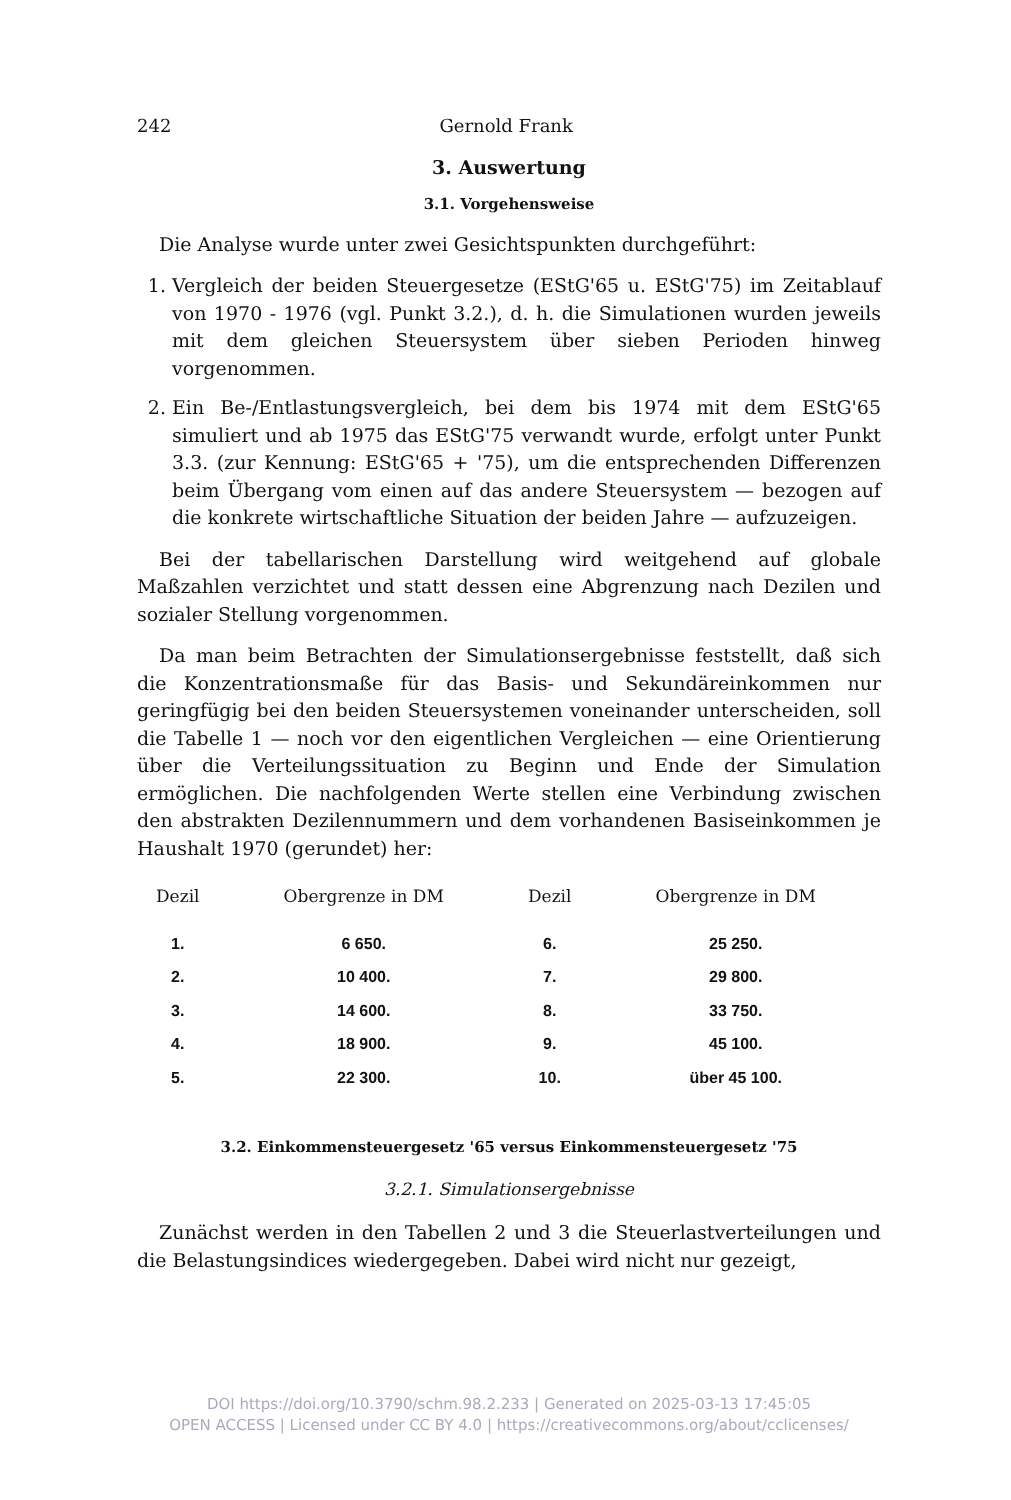242 Gernold Frank
3. Auswertung
3.1. Vorgehensweise
Die Analyse wurde unter zwei Gesichtspunkten durchgeführt:
1. Vergleich der beiden Steuergesetze (EStG'65 u. EStG'75) im Zeitablauf von 1970 - 1976 (vgl. Punkt 3.2.), d. h. die Simulationen wurden jeweils mit dem gleichen Steuersystem über sieben Perioden hinweg vorgenommen.
2. Ein Be-/Entlastungsvergleich, bei dem bis 1974 mit dem EStG'65 simuliert und ab 1975 das EStG'75 verwandt wurde, erfolgt unter Punkt 3.3. (zur Kennung: EStG'65 + '75), um die entsprechenden Differenzen beim Übergang vom einen auf das andere Steuersystem — bezogen auf die konkrete wirtschaftliche Situation der beiden Jahre — aufzuzeigen.
Bei der tabellarischen Darstellung wird weitgehend auf globale Maßzahlen verzichtet und statt dessen eine Abgrenzung nach Dezilen und sozialer Stellung vorgenommen.
Da man beim Betrachten der Simulationsergebnisse feststellt, daß sich die Konzentrationsmaße für das Basis- und Sekundäreinkommen nur geringfügig bei den beiden Steuersystemen voneinander unterscheiden, soll die Tabelle 1 — noch vor den eigentlichen Vergleichen — eine Orientierung über die Verteilungssituation zu Beginn und Ende der Simulation ermöglichen. Die nachfolgenden Werte stellen eine Verbindung zwischen den abstrakten Dezilennummern und dem vorhandenen Basiseinkommen je Haushalt 1970 (gerundet) her:
| Dezil | Obergrenze in DM | Dezil | Obergrenze in DM |
| --- | --- | --- | --- |
| 1. | 6 650. | 6. | 25 250. |
| 2. | 10 400. | 7. | 29 800. |
| 3. | 14 600. | 8. | 33 750. |
| 4. | 18 900. | 9. | 45 100. |
| 5. | 22 300. | 10. | über 45 100. |
3.2. Einkommensteuergesetz '65 versus Einkommensteuergesetz '75
3.2.1. Simulationsergebnisse
Zunächst werden in den Tabellen 2 und 3 die Steuerlastverteilungen und die Belastungsindices wiedergegeben. Dabei wird nicht nur gezeigt,
DOI https://doi.org/10.3790/schm.98.2.233 | Generated on 2025-03-13 17:45:05
OPEN ACCESS | Licensed under CC BY 4.0 | https://creativecommons.org/about/cclicenses/